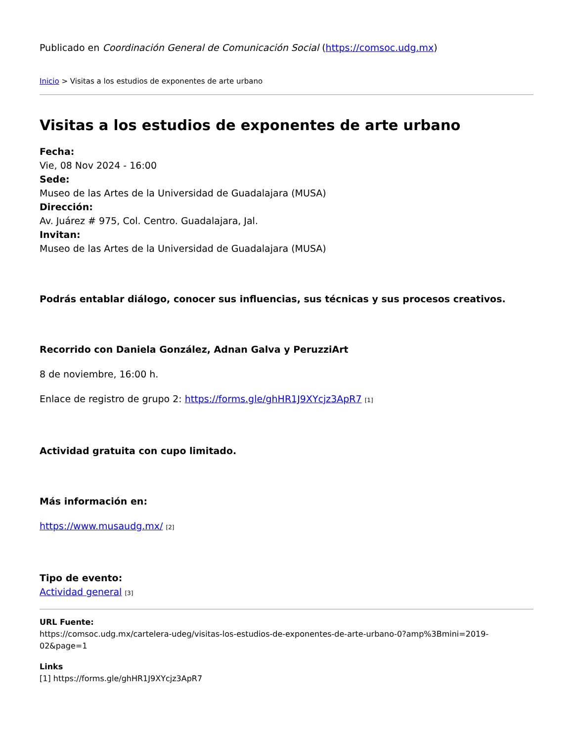Publicado en Coordinación General de Comunicación Social (https://comsoc.udg.mx)
Inicio > Visitas a los estudios de exponentes de arte urbano
Visitas a los estudios de exponentes de arte urbano
Fecha:
Vie, 08 Nov 2024 - 16:00
Sede:
Museo de las Artes de la Universidad de Guadalajara (MUSA)
Dirección:
Av. Juárez # 975, Col. Centro. Guadalajara, Jal.
Invitan:
Museo de las Artes de la Universidad de Guadalajara (MUSA)
Podrás entablar diálogo, conocer sus influencias, sus técnicas y sus procesos creativos.
Recorrido con Daniela González, Adnan Galva y PeruzziArt
8 de noviembre, 16:00 h.
Enlace de registro de grupo 2: https://forms.gle/ghHR1J9XYcjz3ApR7 [1]
Actividad gratuita con cupo limitado.
Más información en:
https://www.musaudg.mx/ [2]
Tipo de evento:
Actividad general [3]
URL Fuente:
https://comsoc.udg.mx/cartelera-udeg/visitas-los-estudios-de-exponentes-de-arte-urbano-0?amp%3Bmini=2019-02&page=1
Links
[1] https://forms.gle/ghHR1J9XYcjz3ApR7